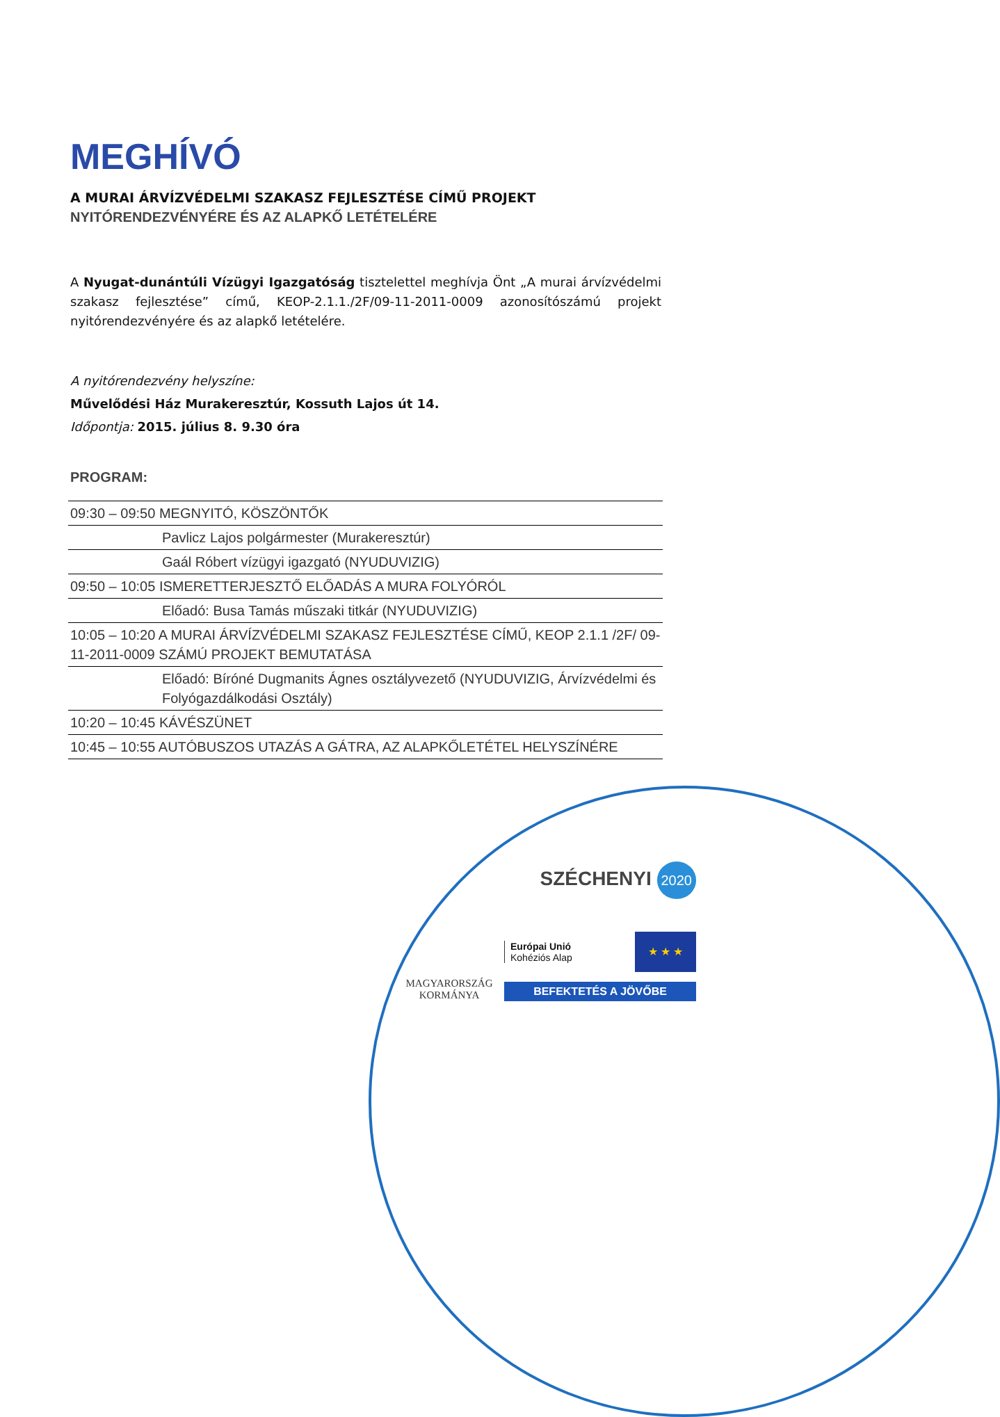MEGHÍVÓ
A MURAI ÁRVÍZVÉDELMI SZAKASZ FEJLESZTÉSE CÍMŰ PROJEKT
NYITÓRENDEZVÉNYÉRE ÉS AZ ALAPKŐ LETÉTELÉRE
A Nyugat-dunántúli Vízügyi Igazgatóság tisztelettel meghívja Önt „A murai árvízvédelmi szakasz fejlesztése” című, KEOP-2.1.1./2F/09-11-2011-0009 azonosítószámú projekt nyitórendezvényére és az alapkő letételére.
A nyitórendezvény helyszíne:
Művelődési Ház Murakeresztúr, Kossuth Lajos út 14.
Időpontja: 2015. július 8. 9.30 óra
PROGRAM:
| 09:30 – 09:50 MEGNYITÓ, KÖSZÖNTŐK |
| Pavlicz Lajos polgármester (Murakeresztúr) |
| Gaál Róbert vízügyi igazgató (NYUDUVIZIG) |
| 09:50 – 10:05 ISMERETTERJESZTŐ ELŐADÁS A MURA FOLYÓRÓL |
| Előadó: Busa Tamás műszaki titkár (NYUDUVIZIG) |
| 10:05 – 10:20 A MURAI ÁRVÍZVÉDELMI SZAKASZ FEJLESZTÉSE CÍMŰ, KEOP 2.1.1 /2F/ 09-11-2011-0009 SZÁMÚ PROJEKT BEMUTATÁSA |
| Előadó: Bíróné Dugmanits Ágnes osztályvezető (NYUDUVIZIG, Árvízvédelmi és Folyógazdálkodási Osztály) |
| 10:20 – 10:45 KÁVÉSZÜNET |
| 10:45 – 10:55 AUTÓBUSZOS UTAZÁS A GÁTRA, AZ ALAPKŐLETÉTEL HELYSZÍNÉRE |
SZÉCHENYI 2020
MAGYARORSZÁG
KORMÁNYA
Európai Unió
Kohéziós Alap
★ ★ ★
BEFEKTETÉS A JÖVŐBE